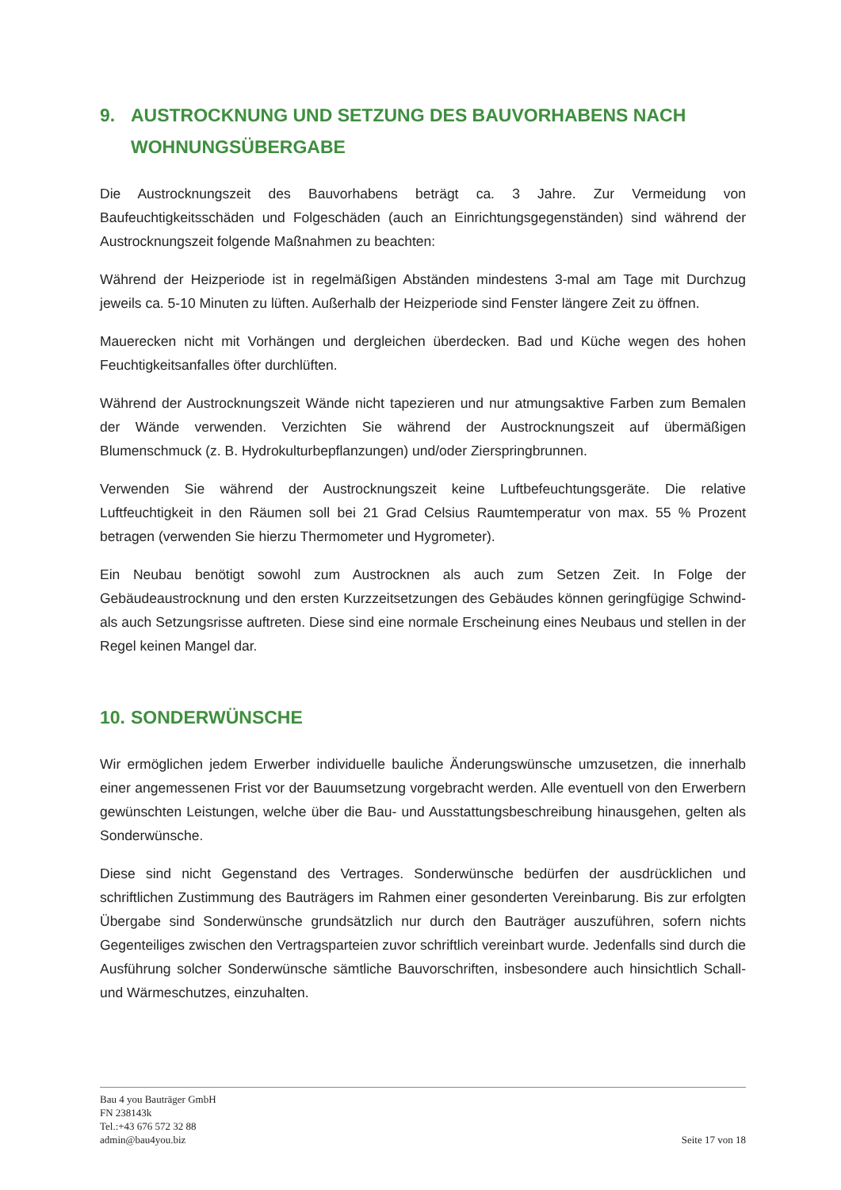9. AUSTROCKNUNG UND SETZUNG DES BAUVORHABENS NACH WOHNUNGSÜBERGABE
Die Austrocknungszeit des Bauvorhabens beträgt ca. 3 Jahre. Zur Vermeidung von Baufeuchtigkeitsschäden und Folgeschäden (auch an Einrichtungsgegenständen) sind während der Austrocknungszeit folgende Maßnahmen zu beachten:
Während der Heizperiode ist in regelmäßigen Abständen mindestens 3-mal am Tage mit Durchzug jeweils ca. 5-10 Minuten zu lüften. Außerhalb der Heizperiode sind Fenster längere Zeit zu öffnen.
Mauerecken nicht mit Vorhängen und dergleichen überdecken. Bad und Küche wegen des hohen Feuchtigkeitsanfalles öfter durchlüften.
Während der Austrocknungszeit Wände nicht tapezieren und nur atmungsaktive Farben zum Bemalen der Wände verwenden. Verzichten Sie während der Austrocknungszeit auf übermäßigen Blumenschmuck (z. B. Hydrokulturbepflanzungen) und/oder Zierspringbrunnen.
Verwenden Sie während der Austrocknungszeit keine Luftbefeuchtungsgeräte. Die relative Luftfeuchtigkeit in den Räumen soll bei 21 Grad Celsius Raumtemperatur von max. 55 % Prozent betragen (verwenden Sie hierzu Thermometer und Hygrometer).
Ein Neubau benötigt sowohl zum Austrocknen als auch zum Setzen Zeit. In Folge der Gebäudeaustrocknung und den ersten Kurzzeitsetzungen des Gebäudes können geringfügige Schwind- als auch Setzungsrisse auftreten. Diese sind eine normale Erscheinung eines Neubaus und stellen in der Regel keinen Mangel dar.
10. SONDERWÜNSCHE
Wir ermöglichen jedem Erwerber individuelle bauliche Änderungswünsche umzusetzen, die innerhalb einer angemessenen Frist vor der Bauumsetzung vorgebracht werden. Alle eventuell von den Erwerbern gewünschten Leistungen, welche über die Bau- und Ausstattungsbeschreibung hinausgehen, gelten als Sonderwünsche.
Diese sind nicht Gegenstand des Vertrages. Sonderwünsche bedürfen der ausdrücklichen und schriftlichen Zustimmung des Bauträgers im Rahmen einer gesonderten Vereinbarung. Bis zur erfolgten Übergabe sind Sonderwünsche grundsätzlich nur durch den Bauträger auszuführen, sofern nichts Gegenteiliges zwischen den Vertragsparteien zuvor schriftlich vereinbart wurde. Jedenfalls sind durch die Ausführung solcher Sonderwünsche sämtliche Bauvorschriften, insbesondere auch hinsichtlich Schall- und Wärmeschutzes, einzuhalten.
Bau 4 you Bauträger GmbH
FN 238143k
Tel.:+43 676 572 32 88
admin@bau4you.biz
Seite 17 von 18